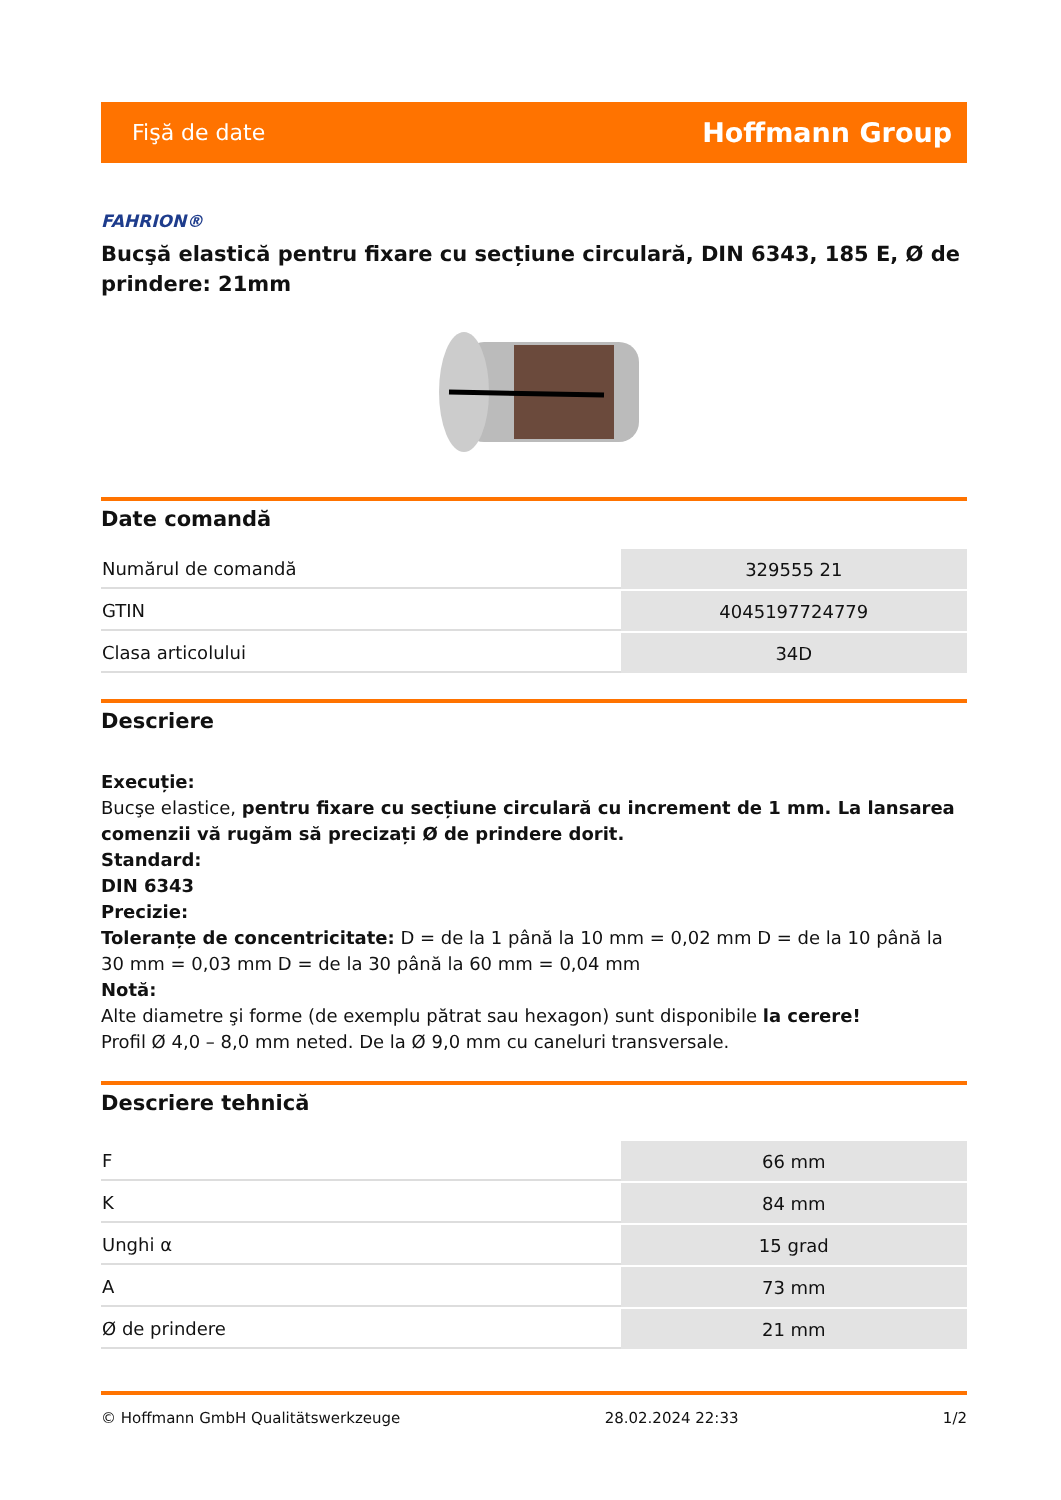Fişă de date Hoffmann Group
FAHRION®
Bucşă elastică pentru fixare cu secțiune circulară, DIN 6343, 185 E, Ø de prindere: 21mm
Date comandă
| Numărul de comandă | 329555 21 |
| GTIN | 4045197724779 |
| Clasa articolului | 34D |
Descriere
Execuție:
Bucşe elastice, pentru fixare cu secțiune circulară cu increment de 1 mm. La lansarea comenzii vă rugăm să precizați Ø de prindere dorit.
Standard:
DIN 6343
Precizie:
Toleranțe de concentricitate: D = de la 1 până la 10 mm = 0,02 mm D = de la 10 până la 30 mm = 0,03 mm D = de la 30 până la 60 mm = 0,04 mm
Notă:
Alte diametre şi forme (de exemplu pătrat sau hexagon) sunt disponibile la cerere!
Profil Ø 4,0 – 8,0 mm neted. De la Ø 9,0 mm cu caneluri transversale.
Descriere tehnică
| F | 66 mm |
| K | 84 mm |
| Unghi α | 15 grad |
| A | 73 mm |
| Ø de prindere | 21 mm |
© Hoffmann GmbH Qualitätswerkzeuge 28.02.2024 22:33 1/2